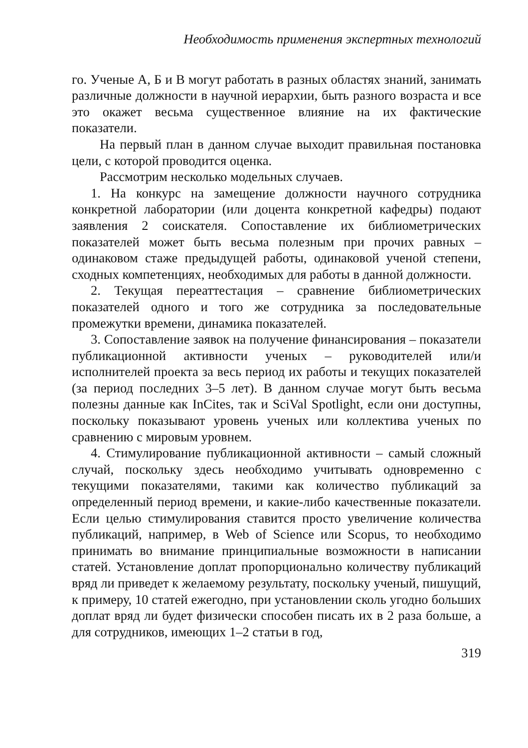Необходимость применения экспертных технологий
го. Ученые А, Б и В могут работать в разных областях знаний, занимать различные должности в научной иерархии, быть разного возраста и все это окажет весьма существенное влияние на их фактические показатели.
На первый план в данном случае выходит правильная постановка цели, с которой проводится оценка.
Рассмотрим несколько модельных случаев.
1. На конкурс на замещение должности научного сотрудника конкретной лаборатории (или доцента конкретной кафедры) подают заявления 2 соискателя. Сопоставление их библиометрических показателей может быть весьма полезным при прочих равных – одинаковом стаже предыдущей работы, одинаковой ученой степени, сходных компетенциях, необходимых для работы в данной должности.
2. Текущая переаттестация – сравнение библиометрических показателей одного и того же сотрудника за последовательные промежутки времени, динамика показателей.
3. Сопоставление заявок на получение финансирования – показатели публикационной активности ученых – руководителей или/и исполнителей проекта за весь период их работы и текущих показателей (за период последних 3–5 лет). В данном случае могут быть весьма полезны данные как InCites, так и SciVal Spotlight, если они доступны, поскольку показывают уровень ученых или коллектива ученых по сравнению с мировым уровнем.
4. Стимулирование публикационной активности – самый сложный случай, поскольку здесь необходимо учитывать одновременно с текущими показателями, такими как количество публикаций за определенный период времени, и какие-либо качественные показатели. Если целью стимулирования ставится просто увеличение количества публикаций, например, в Web of Science или Scopus, то необходимо принимать во внимание принципиальные возможности в написании статей. Установление доплат пропорционально количеству публикаций вряд ли приведет к желаемому результату, поскольку ученый, пишущий, к примеру, 10 статей ежегодно, при установлении сколь угодно больших доплат вряд ли будет физически способен писать их в 2 раза больше, а для сотрудников, имеющих 1–2 статьи в год,
319